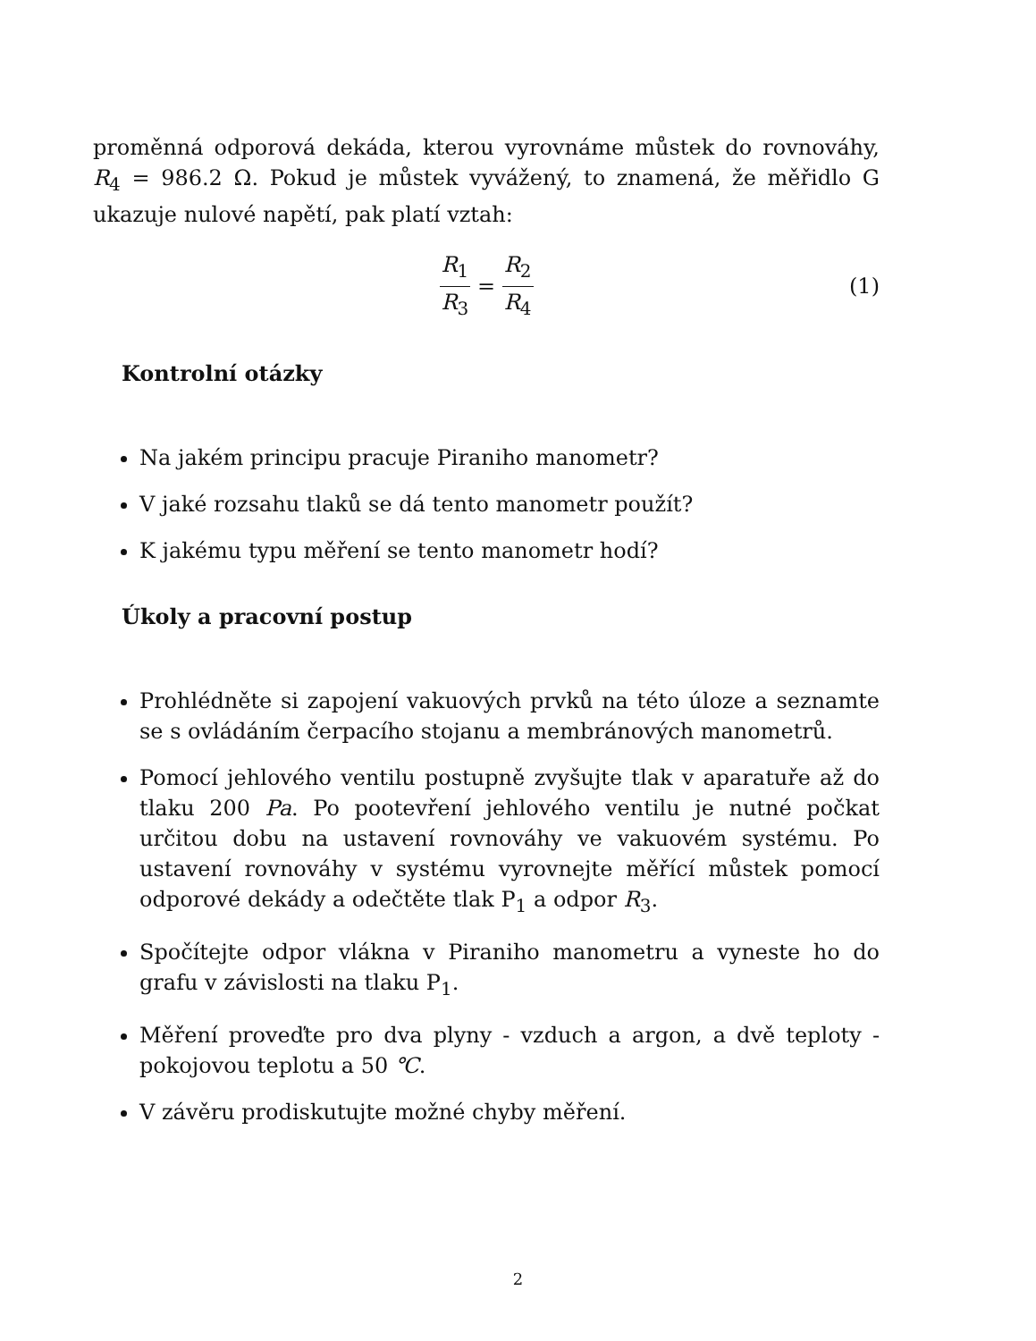proměnná odporová dekáda, kterou vyrovnáme můstek do rovnováhy, R<sub>4</sub> = 986.2 Ω. Pokud je můstek vyvážený, to znamená, že měřidlo G ukazuje nulové napětí, pak platí vztah:
R<sub>1</sub> R<sub>3</sub> = R<sub>2</sub> R<sub>4</sub> (1)
Kontrolní otázky
Na jakém principu pracuje Piraniho manometr?
V jaké rozsahu tlaků se dá tento manometr použít?
K jakému typu měření se tento manometr hodí?
Úkoly a pracovní postup
Prohlédněte si zapojení vakuových prvků na této úloze a seznamte se s ovládáním čerpacího stojanu a membránových manometrů.
Pomocí jehlového ventilu postupně zvyšujte tlak v aparatuře až do tlaku 200 Pa. Po pootevření jehlového ventilu je nutné počkat určitou dobu na ustavení rovnováhy ve vakuovém systému. Po ustavení rovnováhy v systému vyrovnejte měřící můstek pomocí odporové dekády a odečtěte tlak P<sub>1</sub> a odpor R<sub>3</sub>.
Spočítejte odpor vlákna v Piraniho manometru a vyneste ho do grafu v závislosti na tlaku P<sub>1</sub>.
Měření proveďte pro dva plyny - vzduch a argon, a dvě teploty - pokojovou teplotu a 50 ℃.
V závěru prodiskutujte možné chyby měření.
2